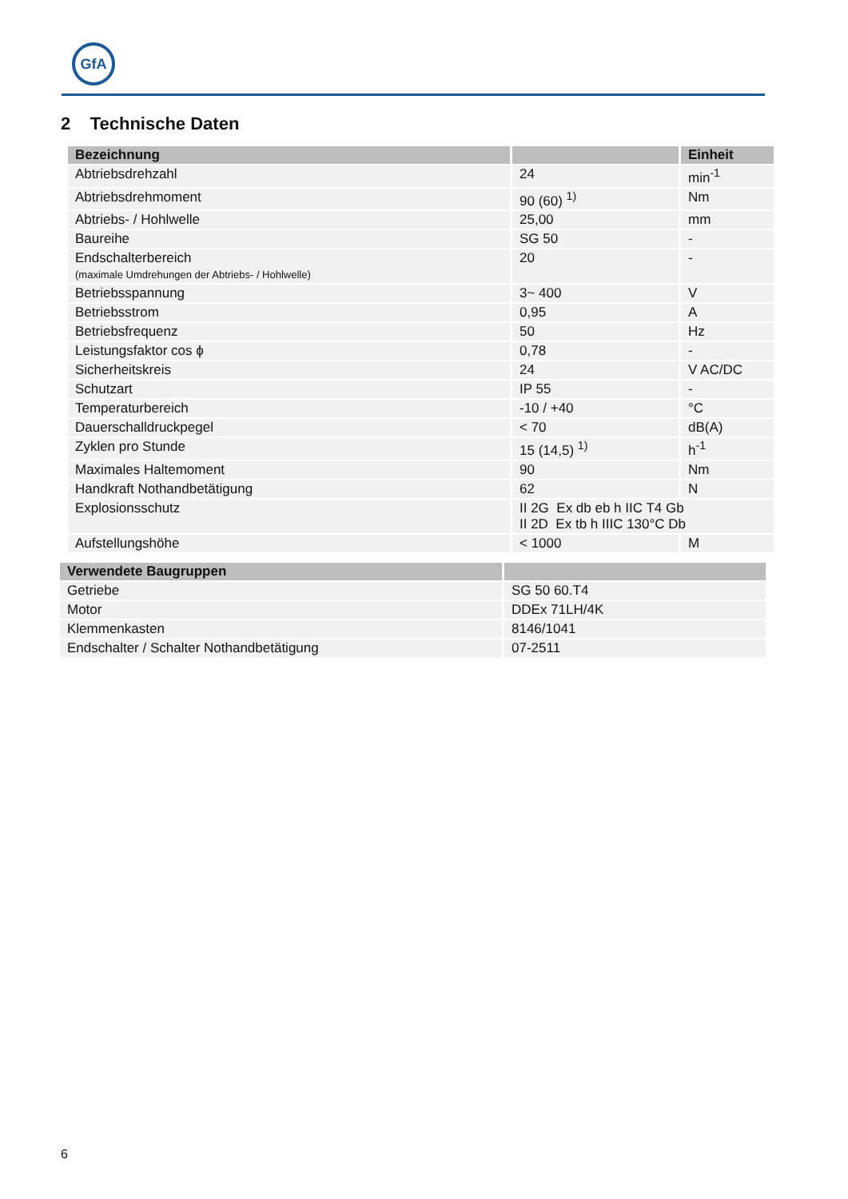GfA
2 Technische Daten
| Bezeichnung | | Einheit |
| --- | --- | --- |
| Abtriebsdrehzahl | 24 | min<sup>-1</sup> |
| Abtriebsdrehmoment | 90 (60) <sup>1)</sup> | Nm |
| Abtriebs- / Hohlwelle | 25,00 | mm |
| Baureihe | SG 50 | - |
| Endschalterbereich (maximale Umdrehungen der Abtriebs- / Hohlwelle) | 20 | - |
| Betriebsspannung | 3~ 400 | V |
| Betriebsstrom | 0,95 | A |
| Betriebsfrequenz | 50 | Hz |
| Leistungsfaktor cos ϕ | 0,78 | - |
| Sicherheitskreis | 24 | V AC/DC |
| Schutzart | IP 55 | - |
| Temperaturbereich | -10 / +40 | °C |
| Dauerschalldruckpegel | < 70 | dB(A) |
| Zyklen pro Stunde | 15 (14,5) <sup>1)</sup> | h<sup>-1</sup> |
| Maximales Haltemoment | 90 | Nm |
| Handkraft Nothandbetätigung | 62 | N |
| Explosionsschutz | II 2G Ex db eb h IIC T4 Gb II 2D Ex tb h IIIC 130°C Db | |
| Aufstellungshöhe | < 1000 | M |
| Verwendete Baugruppen | |
| --- | --- |
| Getriebe | SG 50 60.T4 |
| Motor | DDEx 71LH/4K |
| Klemmenkasten | 8146/1041 |
| Endschalter / Schalter Nothandbetätigung | 07-2511 |
6